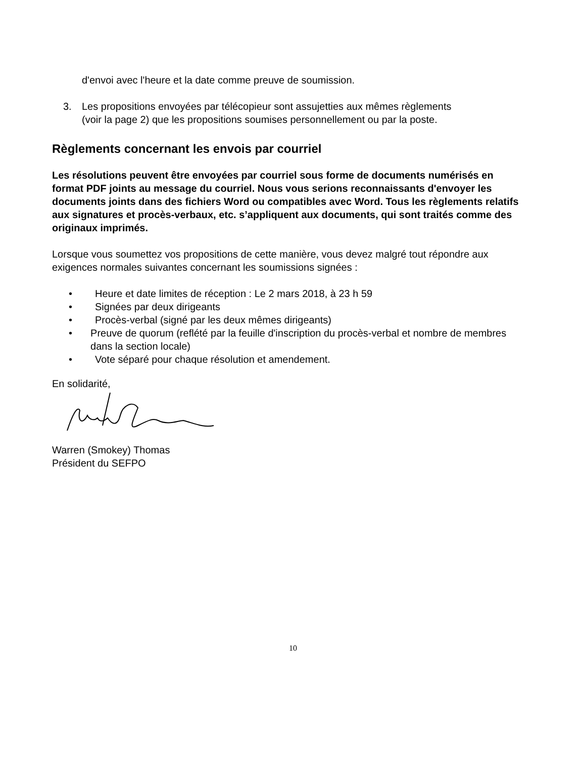d'envoi avec l'heure et la date comme preuve de soumission.
3. Les propositions envoyées par télécopieur sont assujetties aux mêmes règlements
(voir la page 2) que les propositions soumises personnellement ou par la poste.
Règlements concernant les envois par courriel
Les résolutions peuvent être envoyées par courriel sous forme de documents numérisés en format PDF joints au message du courriel. Nous vous serions reconnaissants d'envoyer les documents joints dans des fichiers Word ou compatibles avec Word. Tous les règlements relatifs aux signatures et procès-verbaux, etc. s’appliquent aux documents, qui sont traités comme des originaux imprimés.
Lorsque vous soumettez vos propositions de cette manière, vous devez malgré tout répondre aux exigences normales suivantes concernant les soumissions signées :
• Heure et date limites de réception : Le 2 mars 2018, à 23 h 59
• Signées par deux dirigeants
• Procès-verbal (signé par les deux mêmes dirigeants)
• Preuve de quorum (reflété par la feuille d'inscription du procès-verbal et nombre de membres dans la section locale)
• Vote séparé pour chaque résolution et amendement.
En solidarité,
Warren (Smokey) Thomas
Président du SEFPO
10